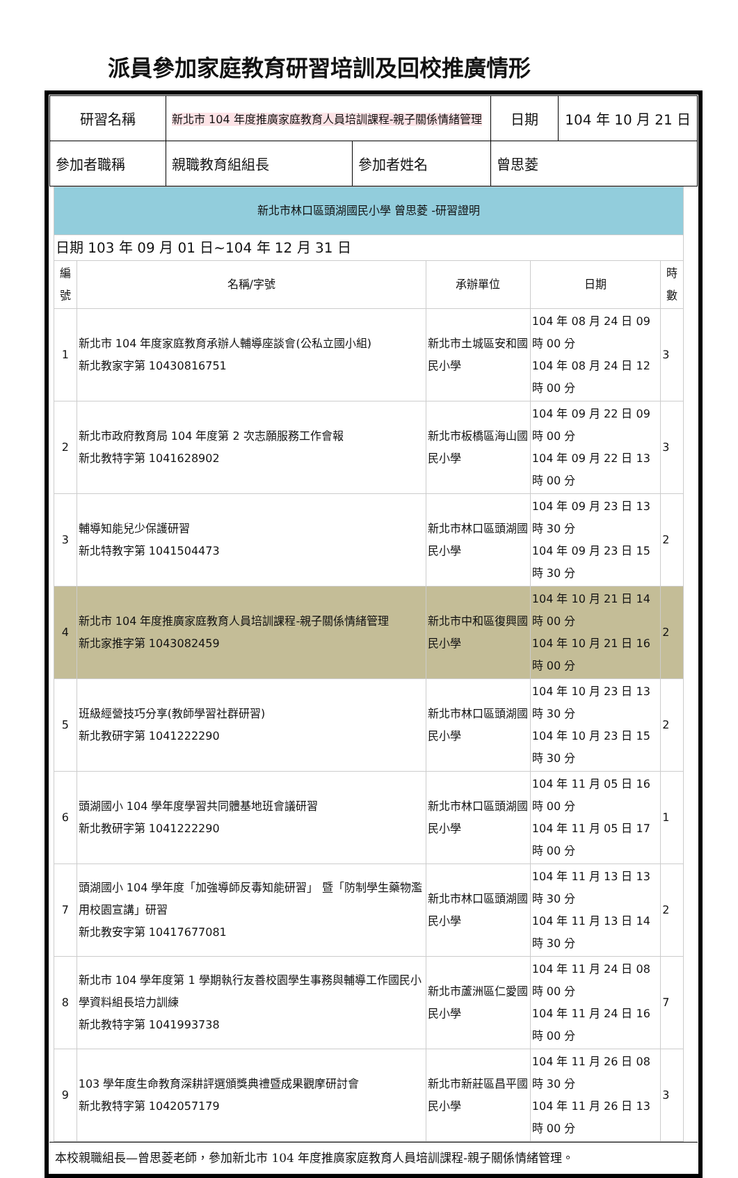派員參加家庭教育研習培訓及回校推廣情形
| 研習名稱 | 新北市 104 年度推廣家庭教育人員培訓課程-親子關係情緒管理 | | 日期 | 104 年 10 月 21 日 |
| 參加者職稱 | 親職教育組組長 | 參加者姓名 | 曾思菱 | |
| 新北市林口區頭湖國民小學 曾思菱 -研習證明 | | | | |
| 日期 103 年 09 月 01 日~104 年 12 月 31 日 | | | | |
| 編號 | 名稱/字號 | 承辦單位 | 日期 | 時數 |
| 1 | 新北市 104 年度家庭教育承辦人輔導座談會(公私立國小組) 新北教家字第 10430816751 | 新北市土城區安和國民小學 | 104 年 08 月 24 日 09 時 00 分 104 年 08 月 24 日 12 時 00 分 | 3 |
| 2 | 新北市政府教育局 104 年度第 2 次志願服務工作會報 新北教特字第 1041628902 | 新北市板橋區海山國民小學 | 104 年 09 月 22 日 09 時 00 分 104 年 09 月 22 日 13 時 00 分 | 3 |
| 3 | 輔導知能兒少保護研習 新北特教字第 1041504473 | 新北市林口區頭湖國民小學 | 104 年 09 月 23 日 13 時 30 分 104 年 09 月 23 日 15 時 30 分 | 2 |
| 4 | 新北市 104 年度推廣家庭教育人員培訓課程-親子關係情緒管理 新北家推字第 1043082459 | 新北市中和區復興國民小學 | 104 年 10 月 21 日 14 時 00 分 104 年 10 月 21 日 16 時 00 分 | 2 |
| 5 | 班級經營技巧分享(教師學習社群研習) 新北教研字第 1041222290 | 新北市林口區頭湖國民小學 | 104 年 10 月 23 日 13 時 30 分 104 年 10 月 23 日 15 時 30 分 | 2 |
| 6 | 頭湖國小 104 學年度學習共同體基地班會議研習 新北教研字第 1041222290 | 新北市林口區頭湖國民小學 | 104 年 11 月 05 日 16 時 00 分 104 年 11 月 05 日 17 時 00 分 | 1 |
| 7 | 頭湖國小 104 學年度「加強導師反毒知能研習」 暨「防制學生藥物濫用校園宣講」研習 新北教安字第 10417677081 | 新北市林口區頭湖國民小學 | 104 年 11 月 13 日 13 時 30 分 104 年 11 月 13 日 14 時 30 分 | 2 |
| 8 | 新北市 104 學年度第 1 學期執行友善校園學生事務與輔導工作國民小學資料組長培力訓練 新北教特字第 1041993738 | 新北市蘆洲區仁愛國民小學 | 104 年 11 月 24 日 08 時 00 分 104 年 11 月 24 日 16 時 00 分 | 7 |
| 9 | 103 學年度生命教育深耕評選頒獎典禮暨成果觀摩研討會 新北教特字第 1042057179 | 新北市新莊區昌平國民小學 | 104 年 11 月 26 日 08 時 30 分 104 年 11 月 26 日 13 時 00 分 | 3 |
本校親職組長—曾思菱老師，參加新北市 104 年度推廣家庭教育人員培訓課程-親子關係情緒管理。